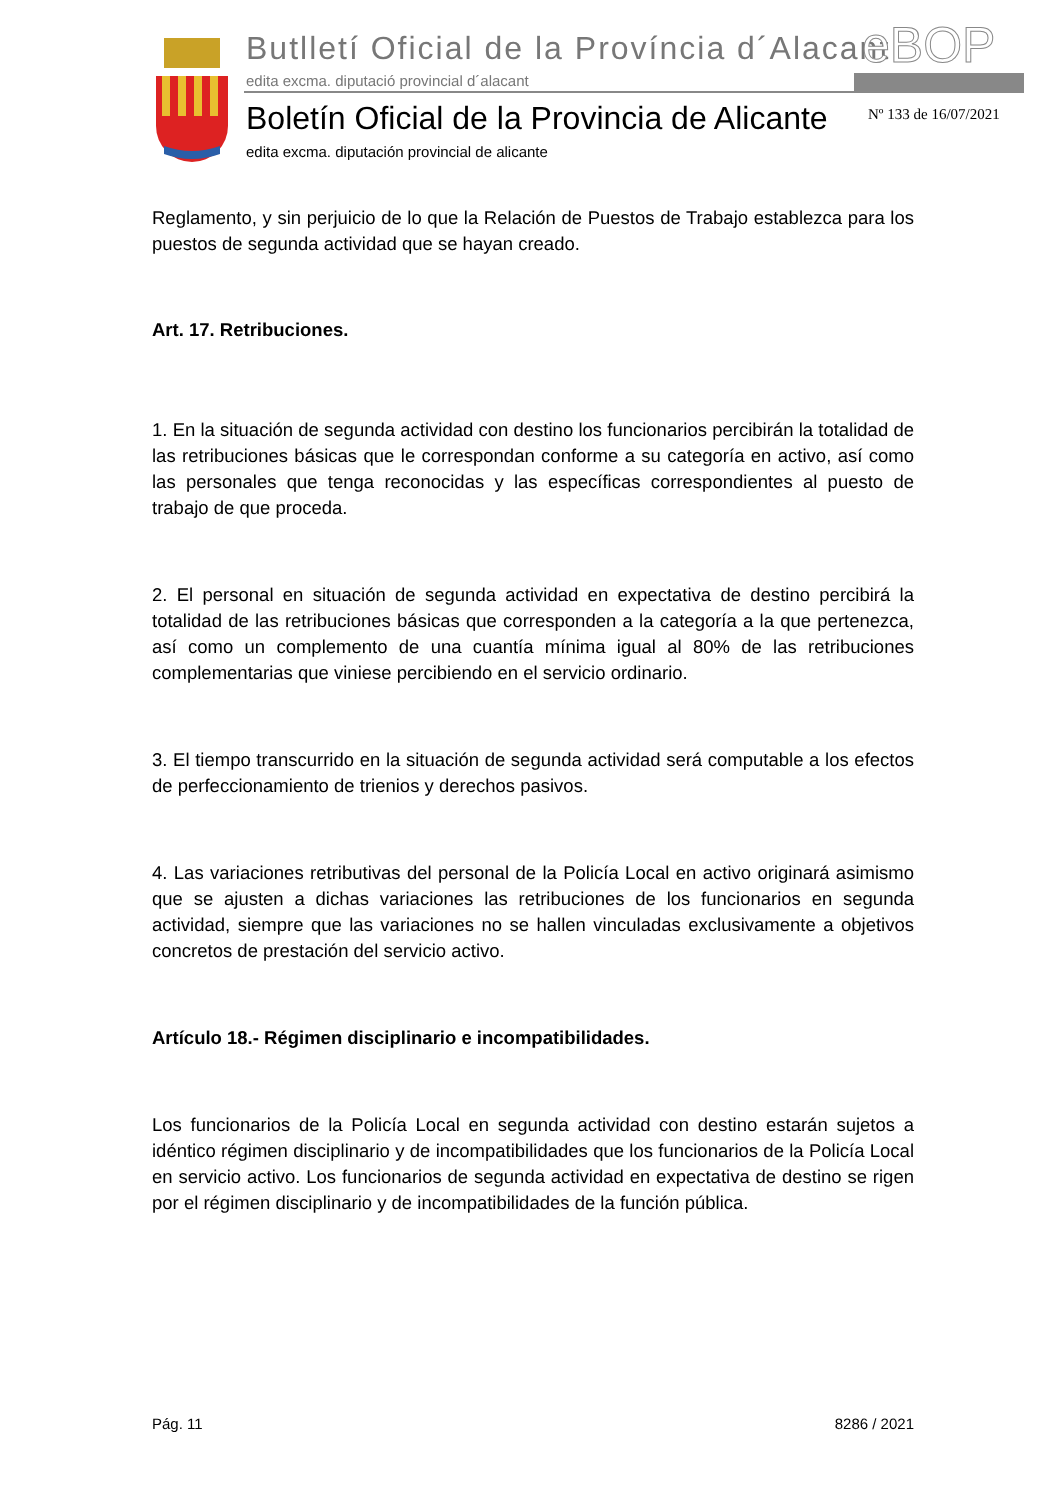Butlletí Oficial de la Província d´Alacant
edita excma. diputació provincial d´alacant
eBOP
Boletín Oficial de la Provincia de Alicante
edita excma. diputación provincial de alicante
Nº 133 de 16/07/2021
Reglamento, y sin perjuicio de lo que la Relación de Puestos de Trabajo establezca para los puestos de segunda actividad que se hayan creado.
Art. 17. Retribuciones.
1. En la situación de segunda actividad con destino los funcionarios percibirán la totalidad de las retribuciones básicas que le correspondan conforme a su categoría en activo, así como las personales que tenga reconocidas y las específicas correspondientes al puesto de trabajo de que proceda.
2. El personal en situación de segunda actividad en expectativa de destino percibirá la totalidad de las retribuciones básicas que corresponden a la categoría a la que pertenezca, así como un complemento de una cuantía mínima igual al 80% de las retribuciones complementarias que viniese percibiendo en el servicio ordinario.
3. El tiempo transcurrido en la situación de segunda actividad será computable a los efectos de perfeccionamiento de trienios y derechos pasivos.
4. Las variaciones retributivas del personal de la Policía Local en activo originará asimismo que se ajusten a dichas variaciones las retribuciones de los funcionarios en segunda actividad, siempre que las variaciones no se hallen vinculadas exclusivamente a objetivos concretos de prestación del servicio activo.
Artículo 18.- Régimen disciplinario e incompatibilidades.
Los funcionarios de la Policía Local en segunda actividad con destino estarán sujetos a idéntico régimen disciplinario y de incompatibilidades que los funcionarios de la Policía Local en servicio activo. Los funcionarios de segunda actividad en expectativa de destino se rigen por el régimen disciplinario y de incompatibilidades de la función pública.
Pág. 11 8286 / 2021